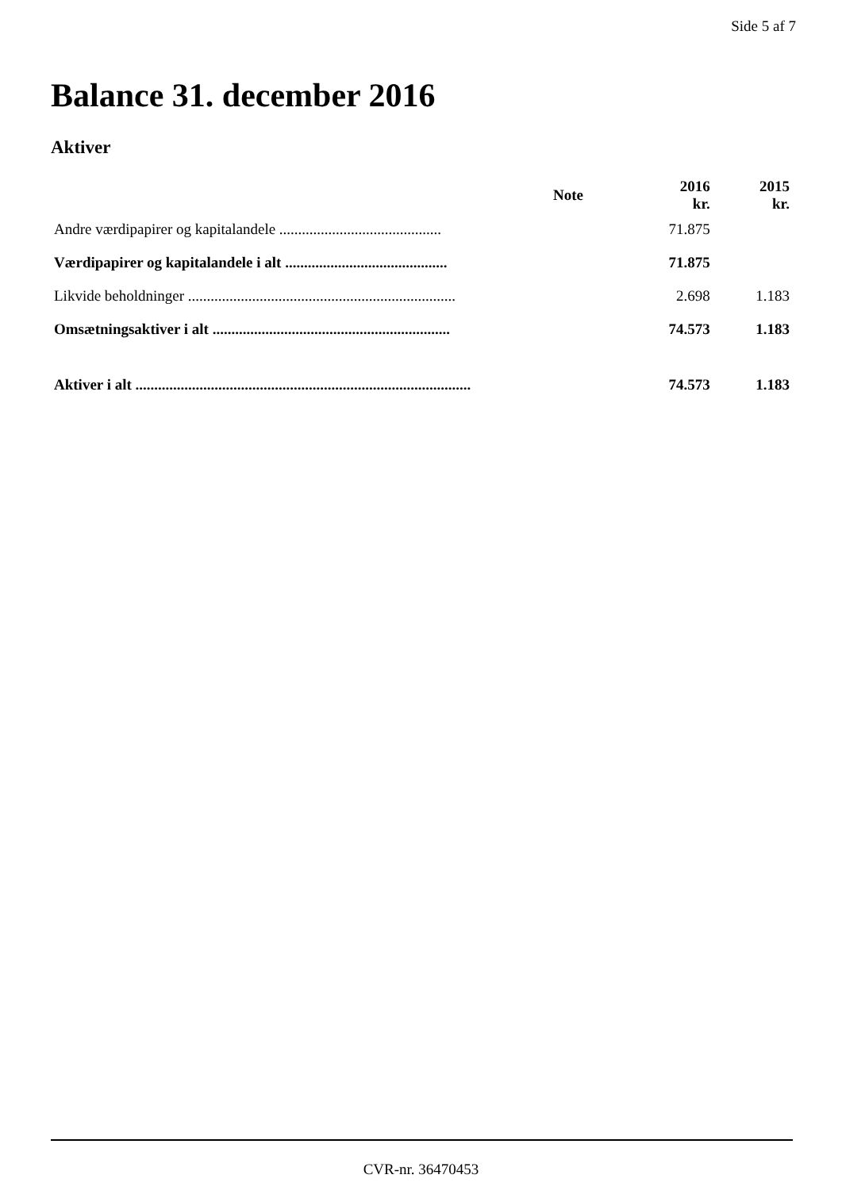Side 5 af 7
Balance 31. december 2016
Aktiver
| | Note | 2016 kr. | 2015 kr. |
| --- | --- | --- | --- |
| Andre værdipapirer og kapitalandele ........................................... | | 71.875 | |
| Værdipapirer og kapitalandele i alt ........................................... | | 71.875 | |
| Likvide beholdninger ....................................................................... | | 2.698 | 1.183 |
| Omsætningsaktiver i alt ............................................................... | | 74.573 | 1.183 |
| Aktiver i alt ......................................................................................... | | 74.573 | 1.183 |
CVR-nr. 36470453